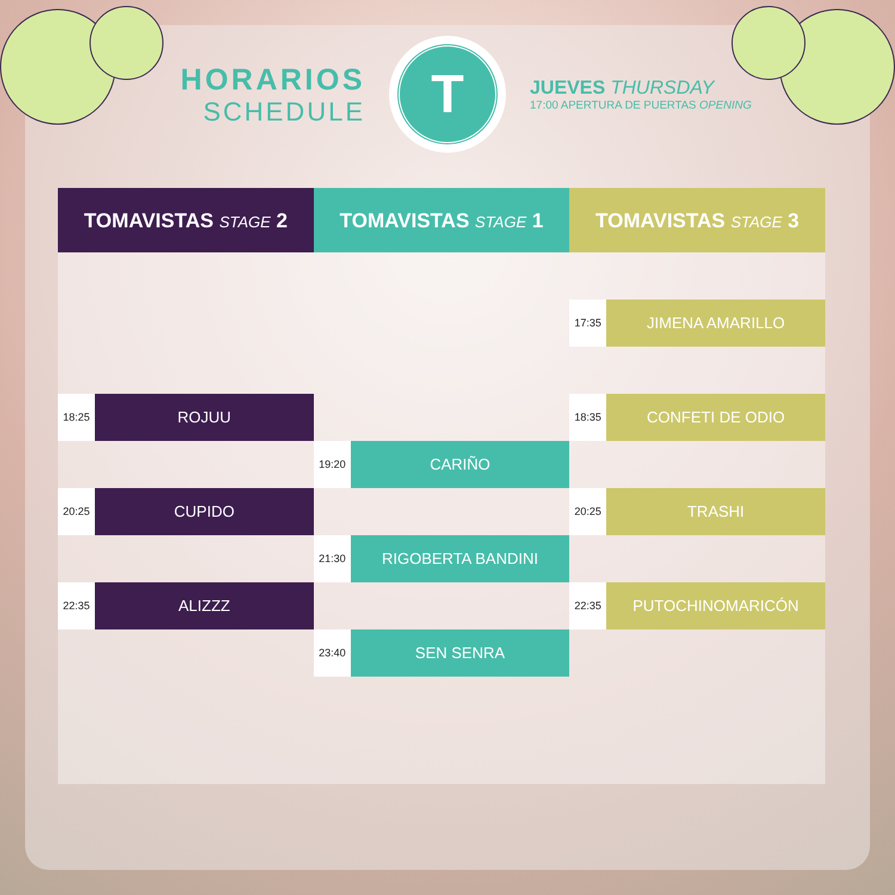HORARIOS
SCHEDULE
T
JUEVES THURSDAY
17:00 APERTURA DE PUERTAS OPENING
| TOMAVISTAS STAGE 2 | | TOMAVISTAS STAGE 1 | | TOMAVISTAS STAGE 3 | |
| --- | --- | --- | --- | --- | --- |
| | | | | 17:35 | JIMENA AMARILLO |
| 18:25 | ROJUU | | | 18:35 | CONFETI DE ODIO |
| | | 19:20 | CARIÑO | | |
| 20:25 | CUPIDO | | | 20:25 | TRASHI |
| | | 21:30 | RIGOBERTA BANDINI | | |
| 22:35 | ALIZZZ | | | 22:35 | PUTOCHINOMARICÓN |
| | | 23:40 | SEN SENRA | | |